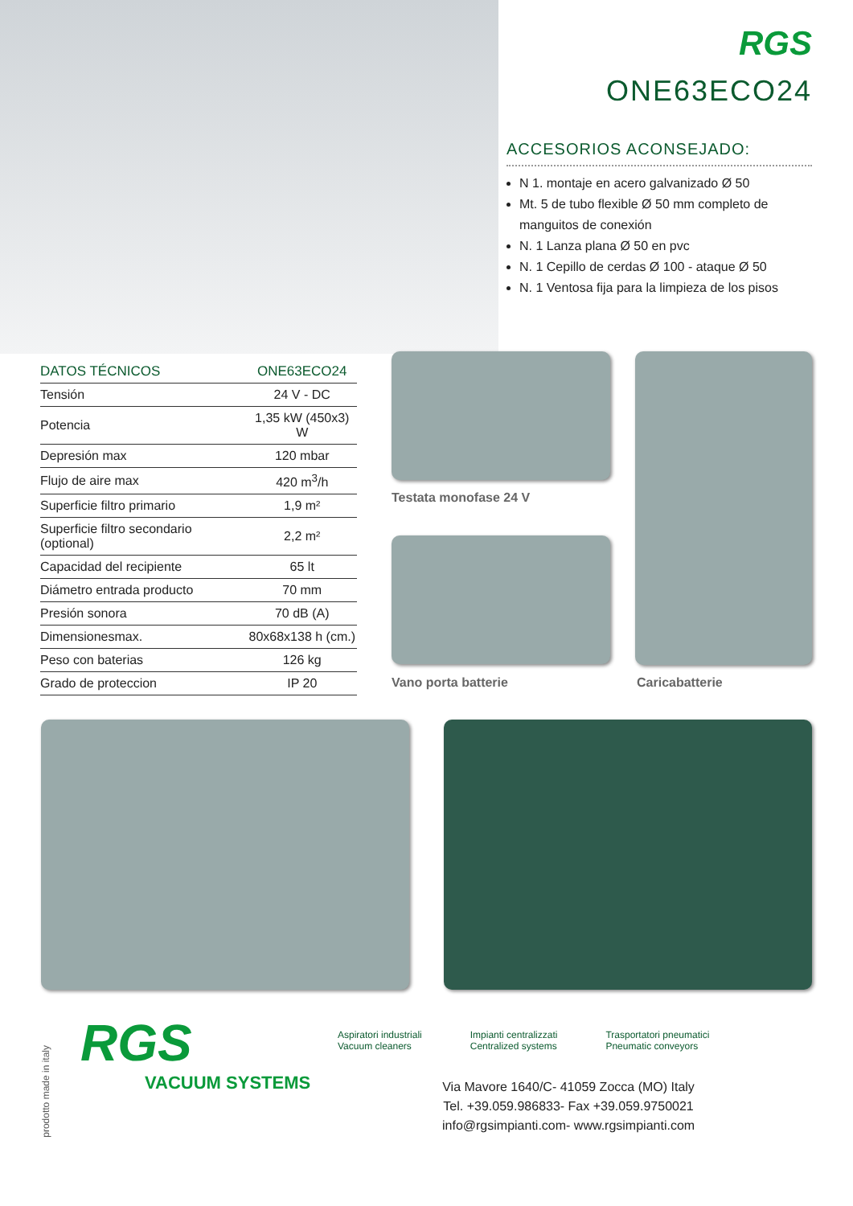RGS
ONE63ECO24
ACCESORIOS ACONSEJADO:
N 1. montaje en acero galvanizado Ø 50
Mt. 5 de tubo flexible Ø 50 mm completo de manguitos de conexión
N. 1 Lanza plana Ø 50 en pvc
N. 1 Cepillo de cerdas Ø 100 - ataque Ø 50
N. 1 Ventosa fija para la limpieza de los pisos
| DATOS TÉCNICOS | ONE63ECO24 |
| --- | --- |
| Tensión | 24 V - DC |
| Potencia | 1,35 kW (450x3) W |
| Depresión max | 120 mbar |
| Flujo de aire max | 420 m<sup>3</sup>/h |
| Superficie filtro primario | 1,9 m² |
| Superficie filtro secondario (optional) | 2,2 m² |
| Capacidad del recipiente | 65 lt |
| Diámetro entrada producto | 70 mm |
| Presión sonora | 70 dB (A) |
| Dimensionesmax. | 80x68x138 h (cm.) |
| Peso con baterias | 126 kg |
| Grado de proteccion | IP 20 |
Testata monofase 24 V
Vano porta batterie Caricabatterie
prodotto made in italy
RGS
VACUUM SYSTEMS
Aspiratori industriali
Vacuum cleaners
Impianti centralizzati
Centralized systems
Trasportatori pneumatici
Pneumatic conveyors
Via Mavore 1640/C- 41059 Zocca (MO) Italy
Tel. +39.059.986833- Fax +39.059.9750021
info@rgsimpianti.com- www.rgsimpianti.com